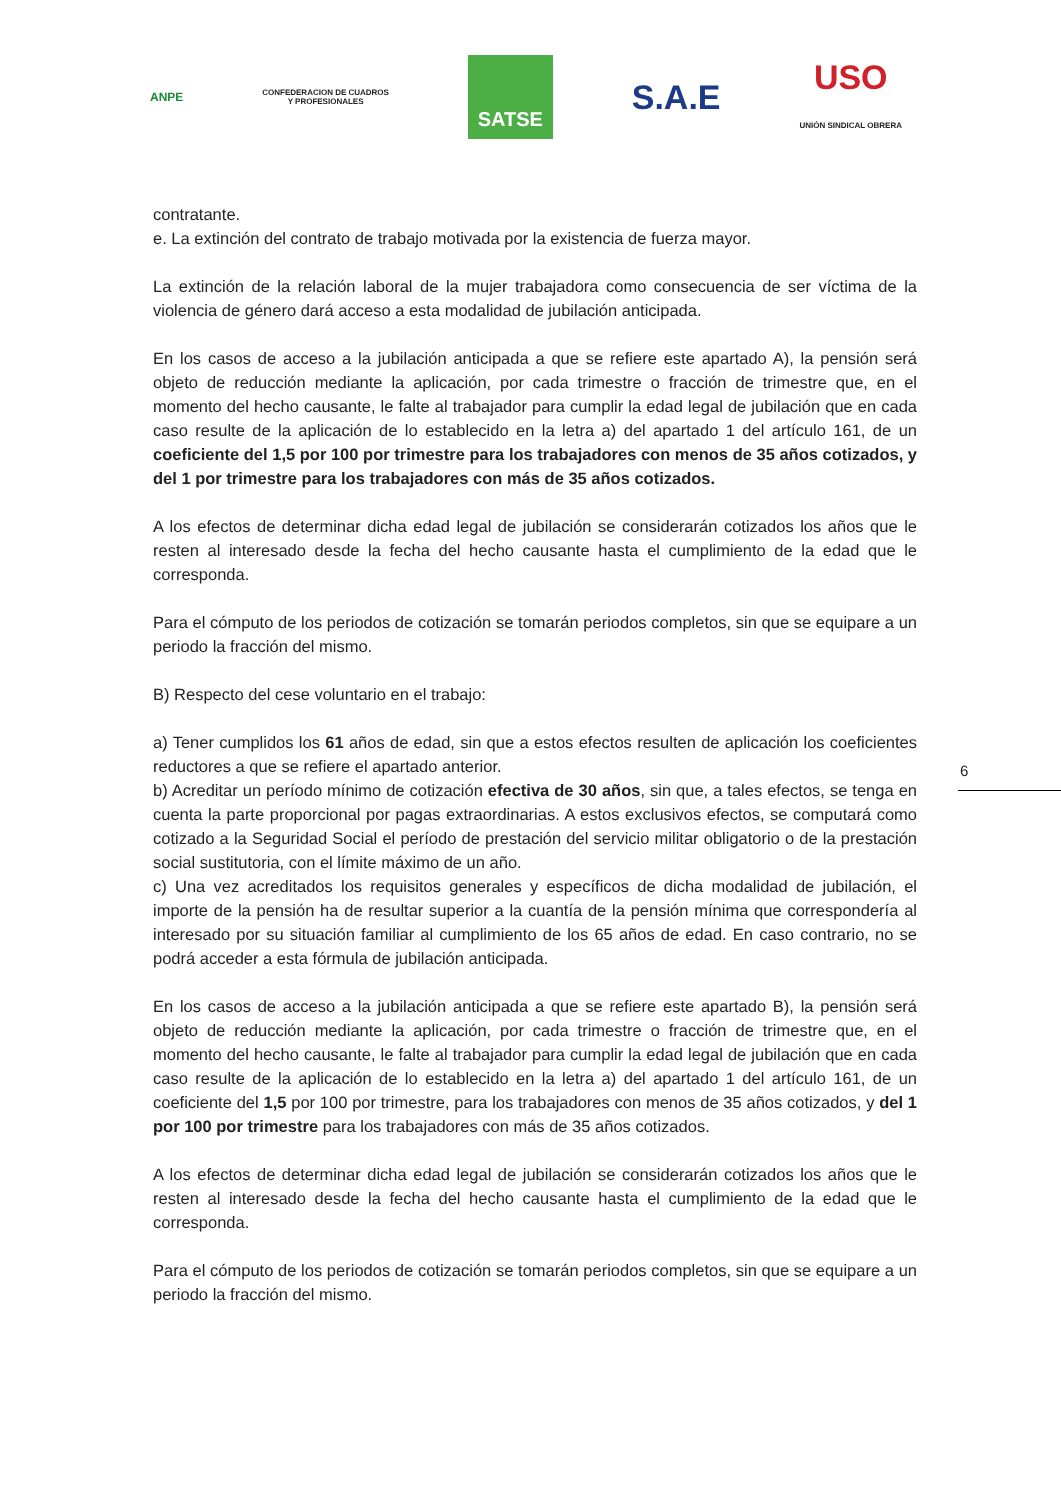ANPE
CONFEDERACION DE CUADROS
Y PROFESIONALES
SATSE
S.A.E
USO
UNIÓN SINDICAL OBRERA
contratante.
e. La extinción del contrato de trabajo motivada por la existencia de fuerza mayor.
La extinción de la relación laboral de la mujer trabajadora como consecuencia de ser víctima de la violencia de género dará acceso a esta modalidad de jubilación anticipada.
En los casos de acceso a la jubilación anticipada a que se refiere este apartado A), la pensión será objeto de reducción mediante la aplicación, por cada trimestre o fracción de trimestre que, en el momento del hecho causante, le falte al trabajador para cumplir la edad legal de jubilación que en cada caso resulte de la aplicación de lo establecido en la letra a) del apartado 1 del artículo 161, de un coeficiente del 1,5 por 100 por trimestre para los trabajadores con menos de 35 años cotizados, y del 1 por trimestre para los trabajadores con más de 35 años cotizados.
A los efectos de determinar dicha edad legal de jubilación se considerarán cotizados los años que le resten al interesado desde la fecha del hecho causante hasta el cumplimiento de la edad que le corresponda.
Para el cómputo de los periodos de cotización se tomarán periodos completos, sin que se equipare a un periodo la fracción del mismo.
B) Respecto del cese voluntario en el trabajo:
a) Tener cumplidos los 61 años de edad, sin que a estos efectos resulten de aplicación los coeficientes reductores a que se refiere el apartado anterior.
b) Acreditar un período mínimo de cotización efectiva de 30 años, sin que, a tales efectos, se tenga en cuenta la parte proporcional por pagas extraordinarias. A estos exclusivos efectos, se computará como cotizado a la Seguridad Social el período de prestación del servicio militar obligatorio o de la prestación social sustitutoria, con el límite máximo de un año.
c) Una vez acreditados los requisitos generales y específicos de dicha modalidad de jubilación, el importe de la pensión ha de resultar superior a la cuantía de la pensión mínima que correspondería al interesado por su situación familiar al cumplimiento de los 65 años de edad. En caso contrario, no se podrá acceder a esta fórmula de jubilación anticipada.
En los casos de acceso a la jubilación anticipada a que se refiere este apartado B), la pensión será objeto de reducción mediante la aplicación, por cada trimestre o fracción de trimestre que, en el momento del hecho causante, le falte al trabajador para cumplir la edad legal de jubilación que en cada caso resulte de la aplicación de lo establecido en la letra a) del apartado 1 del artículo 161, de un coeficiente del 1,5 por 100 por trimestre, para los trabajadores con menos de 35 años cotizados, y del 1 por 100 por trimestre para los trabajadores con más de 35 años cotizados.
A los efectos de determinar dicha edad legal de jubilación se considerarán cotizados los años que le resten al interesado desde la fecha del hecho causante hasta el cumplimiento de la edad que le corresponda.
Para el cómputo de los periodos de cotización se tomarán periodos completos, sin que se equipare a un periodo la fracción del mismo.
6